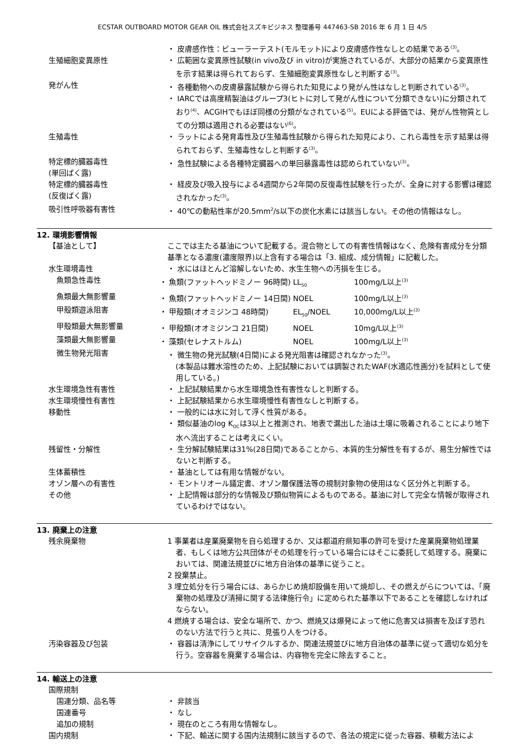ECSTAR OUTBOARD MOTOR GEAR OIL 株式会社スズキビジネス 整理番号 447463-SB 2016 年 6 月 1 日 4/5
・ 皮膚感作性：ビューラーテスト(モルモット)により皮膚感作性なしとの結果である<sup>(3)</sup>。
生殖細胞変異原性 ・ 広範囲な変異原性試験(in vivo及び in vitro)が実施されているが、大部分の結果から変異原性を示す結果は得られておらず、生殖細胞変異原性なしと判断する<sup>(3)</sup>。
発がん性 ・ 各種動物への皮膚暴露試験から得られた知見により発がん性はなしと判断されている<sup>(3)</sup>。
・ IARCでは高度精製油はグループ3(ヒトに対して発がん性について分類できない)に分類されており<sup>(4)</sup>、ACGIHでもほぼ同様の分類がなされている<sup>(5)</sup>。EUによる評価では、発がん性物質としての分類は適用される必要はない<sup>(6)</sup>。
生殖毒性 ・ ラットによる発育毒性及び生殖毒性試験から得られた知見により、これら毒性を示す結果は得られておらず、生殖毒性なしと判断する<sup>(3)</sup>。
特定標的臓器毒性
(単回ばく露)
・ 急性試験による各種特定臓器への単回暴露毒性は認められていない<sup>(3)</sup>。
特定標的臓器毒性
(反復ばく露)
・ 経皮及び吸入投与による4週間から2年間の反復毒性試験を行ったが、全身に対する影響は確認されなかった<sup>(3)</sup>。
吸引性呼吸器有害性 ・ 40℃の動粘性率が20.5mm<sup>2</sup>/s以下の炭化水素には該当しない。その他の情報はなし。
12. 環境影響情報
【基油として】 ここでは主たる基油について記載する。混合物としての有害性情報はなく、危険有害成分を分類基準となる濃度(濃度限界)以上含有する場合は「3. 組成、成分情報」に記載した。
水生環境毒性 ・ 水にはほとんど溶解しないため、水生生物への汚損を生じる。
魚類急性毒性 ・ 魚類(ファットヘッドミノー 96時間) LL<sub>50</sub> 100mg/L以上<sup>(3)</sup>
魚類最大無影響量 ・ 魚類(ファットヘッドミノー 14日間) NOEL 100mg/L以上<sup>(3)</sup>
甲殻類遊泳阻害 ・ 甲殻類(オオミジンコ 48時間) EL<sub>50</sub>/NOEL 10,000mg/L以上<sup>(3)</sup>
甲殻類最大無影響量 ・ 甲殻類(オオミジンコ 21日間) NOEL 10mg/L以上<sup>(3)</sup>
藻類最大無影響量 ・ 藻類(セレナストルム) NOEL 100mg/L以上<sup>(3)</sup>
微生物発光阻害 ・ 微生物の発光試験(4日間)による発光阻害は確認されなかった<sup>(3)</sup>。
(本製品は難水溶性のため、上記試験においては調製されたWAF(水適応性画分)を試料として使用している。)
水生環境急性有害性 ・ 上記試験結果から水生環境急性有害性なしと判断する。
水生環境慢性有害性 ・ 上記試験結果から水生環境慢性有害性なしと判断する。
移動性 ・ 一般的には水に対して浮く性質がある。
・ 類似基油のlog K<sub>OC</sub>は3以上と推測され、地表で漏出した油は土壌に吸着されることにより地下水へ流出することは考えにくい。
残留性・分解性 ・ 生分解試験結果は31%(28日間)であることから、本質的生分解性を有するが、易生分解性ではないと判断する。
生体蓄積性 ・ 基油としては有用な情報がない。
オゾン層への有害性 ・ モントリオール議定書、オゾン層保護法等の規制対象物の使用はなく区分外と判断する。
その他 ・ 上記情報は部分的な情報及び類似物質によるものである。基油に対して完全な情報が取得されているわけではない。
13. 廃棄上の注意
残余廃棄物 1 事業者は産業廃棄物を自ら処理するか、又は都道府県知事の許可を受けた産業廃棄物処理業者、もしくは地方公共団体がその処理を行っている場合にはそこに委託して処理する。廃棄においては、関連法規並びに地方自治体の基準に従うこと。
2 投棄禁止。
3 埋立処分を行う場合には、あらかじめ焼却設備を用いて焼却し、その燃えがらについては、「廃棄物の処理及び清掃に関する法律施行令」に定められた基準以下であることを確認しなければならない。
4 燃焼する場合は、安全な場所で、かつ、燃焼又は爆発によって他に危害又は損害を及ぼす恐れのない方法で行うと共に、見張り人をつける。
汚染容器及び包装 ・ 容器は清浄にしてリサイクルするか、関連法規並びに地方自治体の基準に従って適切な処分を行う。空容器を廃棄する場合は、内容物を完全に除去すること。
14. 輸送上の注意
国際規制
国連分類、品名等 ・ 非該当
国連番号 ・ なし
追加の規制 ・ 現在のところ有用な情報なし。
国内規制 ・ 下記、輸送に関する国内法規制に該当するので、各法の規定に従った容器、積載方法によ